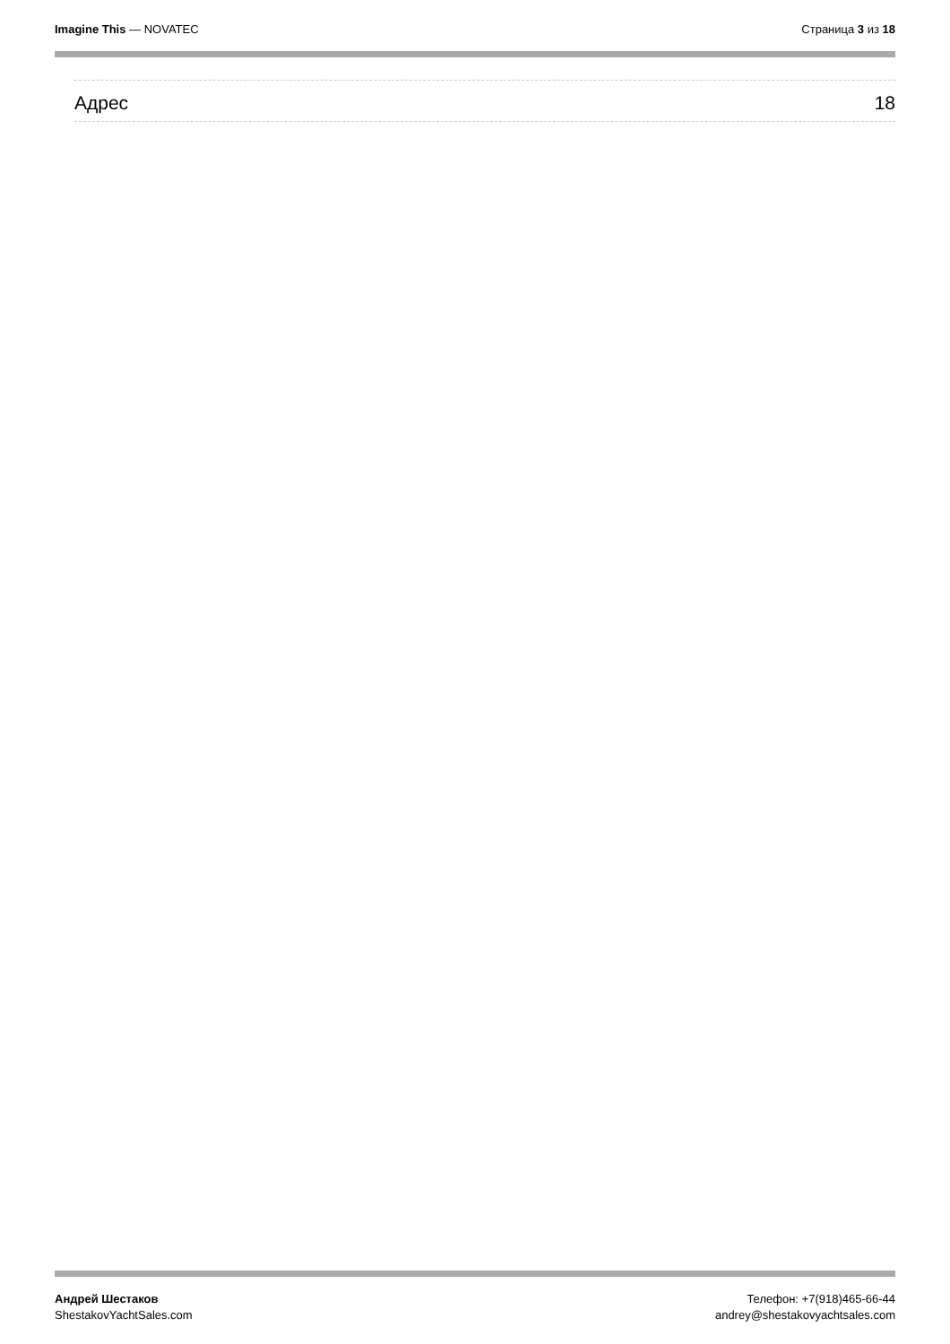Imagine This — NOVATEC Страница 3 из 18
Адрес 18
Андрей Шестаков
ShestakovYachtSales.com
Телефон: +7(918)465-66-44
andrey@shestakovyachtsales.com